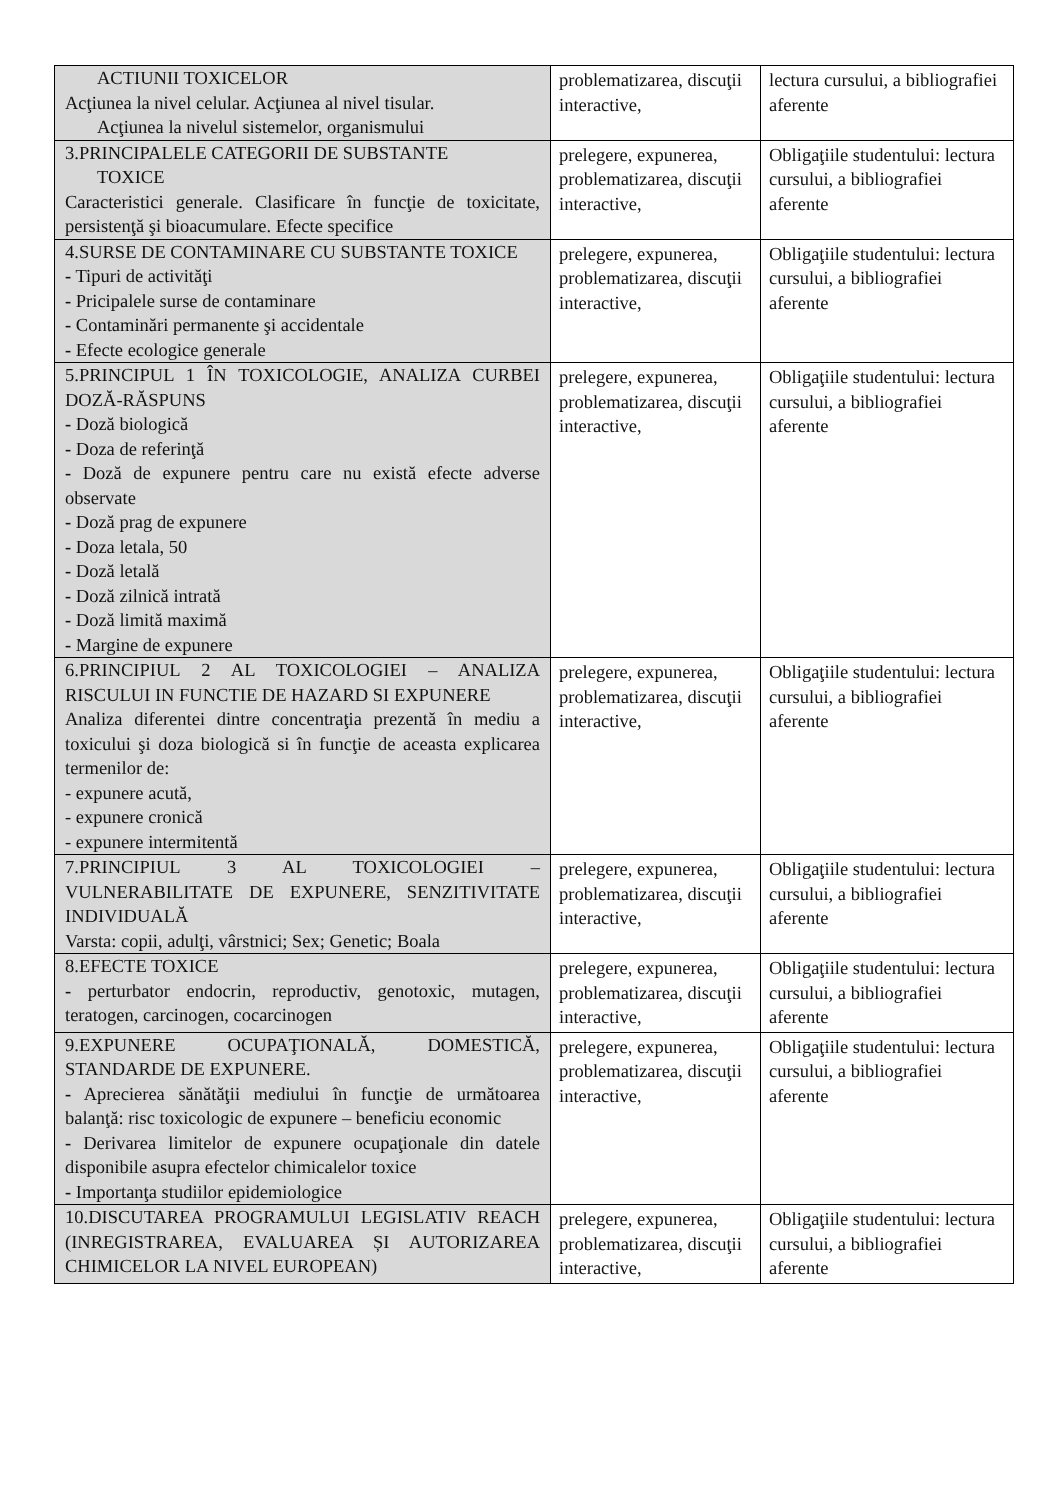| ACTIUNII TOXICELOR Acţiunea la nivel celular. Acţiunea al nivel tisular. Acţiunea la nivelul sistemelor, organismului | problematizarea, discuţii interactive, | lectura cursului, a bibliografiei aferente |
| 3.PRINCIPALELE CATEGORII DE SUBSTANTE TOXICE Caracteristici generale. Clasificare în funcţie de toxicitate, persistenţă şi bioacumulare. Efecte specifice | prelegere, expunerea, problematizarea, discuţii interactive, | Obligaţiile studentului: lectura cursului, a bibliografiei aferente |
| 4.SURSE DE CONTAMINARE CU SUBSTANTE TOXICE - Tipuri de activităţi - Pricipalele surse de contaminare - Contaminări permanente şi accidentale - Efecte ecologice generale | prelegere, expunerea, problematizarea, discuţii interactive, | Obligaţiile studentului: lectura cursului, a bibliografiei aferente |
| 5.PRINCIPUL 1 ÎN TOXICOLOGIE, ANALIZA CURBEI DOZĂ-RĂSPUNS - Doză biologică - Doza de referinţă - Doză de expunere pentru care nu există efecte adverse observate - Doză prag de expunere - Doza letala, 50 - Doză letală - Doză zilnică intrată - Doză limită maximă - Margine de expunere | prelegere, expunerea, problematizarea, discuţii interactive, | Obligaţiile studentului: lectura cursului, a bibliografiei aferente |
| 6.PRINCIPIUL 2 AL TOXICOLOGIEI – ANALIZA RISCULUI IN FUNCTIE DE HAZARD SI EXPUNERE Analiza diferentei dintre concentraţia prezentă în mediu a toxicului şi doza biologică si în funcţie de aceasta explicarea termenilor de: - expunere acută, - expunere cronică - expunere intermitentă | prelegere, expunerea, problematizarea, discuţii interactive, | Obligaţiile studentului: lectura cursului, a bibliografiei aferente |
| 7.PRINCIPIUL 3 AL TOXICOLOGIEI – VULNERABILITATE DE EXPUNERE, SENZITIVITATE INDIVIDUALĂ Varsta: copii, adulţi, vârstnici; Sex; Genetic; Boala | prelegere, expunerea, problematizarea, discuţii interactive, | Obligaţiile studentului: lectura cursului, a bibliografiei aferente |
| 8.EFECTE TOXICE - perturbator endocrin, reproductiv, genotoxic, mutagen, teratogen, carcinogen, cocarcinogen | prelegere, expunerea, problematizarea, discuţii interactive, | Obligaţiile studentului: lectura cursului, a bibliografiei aferente |
| 9.EXPUNERE OCUPAŢIONALĂ, DOMESTICĂ, STANDARDE DE EXPUNERE. - Aprecierea sănătăţii mediului în funcţie de următoarea balanţă: risc toxicologic de expunere – beneficiu economic - Derivarea limitelor de expunere ocupaţionale din datele disponibile asupra efectelor chimicalelor toxice - Importanţa studiilor epidemiologice | prelegere, expunerea, problematizarea, discuţii interactive, | Obligaţiile studentului: lectura cursului, a bibliografiei aferente |
| 10.DISCUTAREA PROGRAMULUI LEGISLATIV REACH (INREGISTRAREA, EVALUAREA ȘI AUTORIZAREA CHIMICELOR LA NIVEL EUROPEAN) | prelegere, expunerea, problematizarea, discuţii interactive, | Obligaţiile studentului: lectura cursului, a bibliografiei aferente |